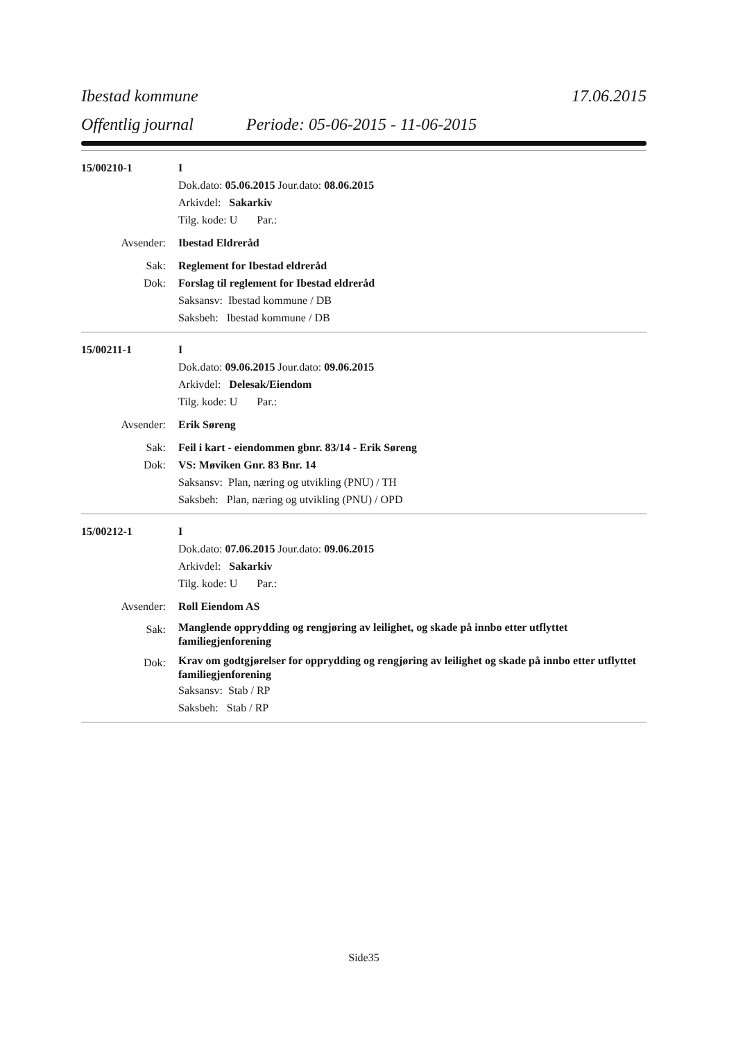Ibestad kommune 17.06.2015
Offentlig journal Periode: 05-06-2015 - 11-06-2015
15/00210-1 I
Dok.dato: 05.06.2015 Jour.dato: 08.06.2015
Arkivdel: Sakarkiv
Tilg. kode: U Par.:
Avsender: Ibestad Eldreråd
Sak: Reglement for Ibestad eldreråd
Dok: Forslag til reglement for Ibestad eldreråd
Saksansv: Ibestad kommune / DB
Saksbeh: Ibestad kommune / DB
15/00211-1 I
Dok.dato: 09.06.2015 Jour.dato: 09.06.2015
Arkivdel: Delesak/Eiendom
Tilg. kode: U Par.:
Avsender: Erik Søreng
Sak: Feil i kart - eiendommen gbnr. 83/14 - Erik Søreng
Dok: VS: Møviken Gnr. 83 Bnr. 14
Saksansv: Plan, næring og utvikling (PNU) / TH
Saksbeh: Plan, næring og utvikling (PNU) / OPD
15/00212-1 I
Dok.dato: 07.06.2015 Jour.dato: 09.06.2015
Arkivdel: Sakarkiv
Tilg. kode: U Par.:
Avsender: Roll Eiendom AS
Sak:
Manglende opprydding og rengjøring av leilighet, og skade på innbo etter utflyttet familiegjenforening
Dok:
Krav om godtgjørelser for opprydding og rengjøring av leilighet og skade på innbo etter utflyttet familiegjenforening
Saksansv: Stab / RP
Saksbeh: Stab / RP
Side35